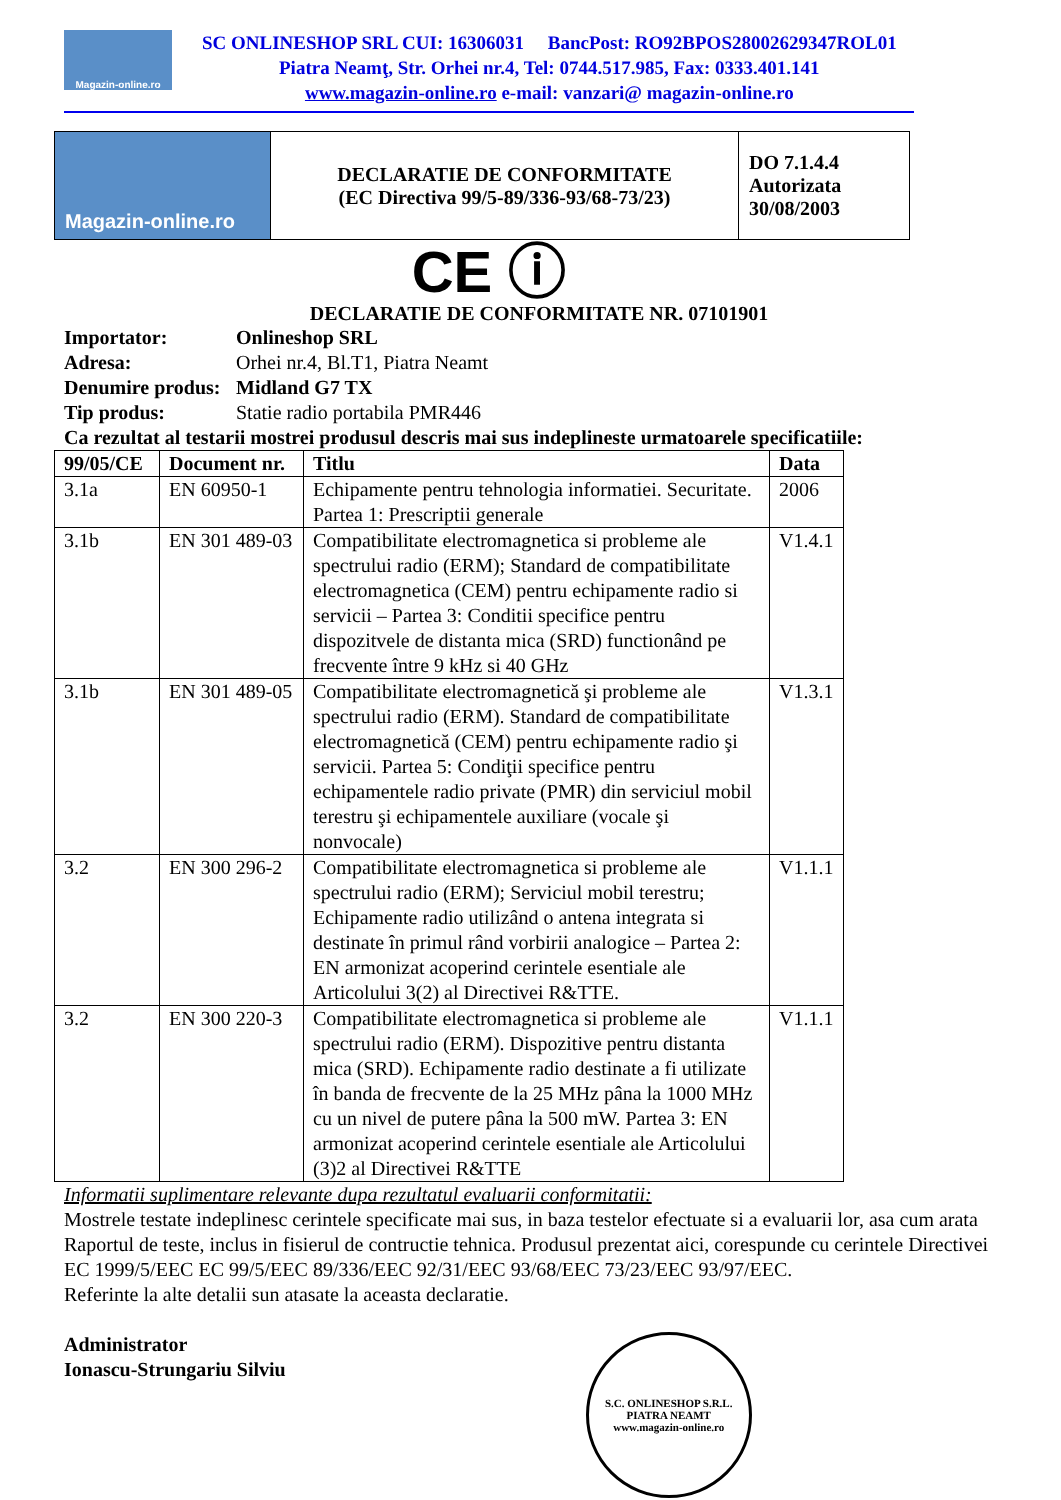Magazin-online.ro
SC ONLINESHOP SRL CUI: 16306031 BancPost: RO92BPOS28002629347ROL01
Piatra Neamţ, Str. Orhei nr.4, Tel: 0744.517.985, Fax: 0333.401.141
www.magazin-online.ro e-mail: vanzari@ magazin-online.ro
| Magazin-online.ro | DECLARATIE DE CONFORMITATE (EC Directiva 99/5-89/336-93/68-73/23) | DO 7.1.4.4 Autorizata 30/08/2003 |
CE ⓘ
DECLARATIE DE CONFORMITATE NR. 07101901
Importator: Onlineshop SRL
Adresa: Orhei nr.4, Bl.T1, Piatra Neamt
Denumire produs: Midland G7 TX
Tip produs: Statie radio portabila PMR446
Ca rezultat al testarii mostrei produsul descris mai sus indeplineste urmatoarele specificatiile:
| 99/05/CE | Document nr. | Titlu | Data |
| --- | --- | --- | --- |
| 3.1a | EN 60950-1 | Echipamente pentru tehnologia informatiei. Securitate. Partea 1: Prescriptii generale | 2006 |
| 3.1b | EN 301 489-03 | Compatibilitate electromagnetica si probleme ale spectrului radio (ERM); Standard de compatibilitate electromagnetica (CEM) pentru echipamente radio si servicii – Partea 3: Conditii specifice pentru dispozitvele de distanta mica (SRD) functionând pe frecvente între 9 kHz si 40 GHz | V1.4.1 |
| 3.1b | EN 301 489-05 | Compatibilitate electromagnetică şi probleme ale spectrului radio (ERM). Standard de compatibilitate electromagnetică (CEM) pentru echipamente radio şi servicii. Partea 5: Condiţii specifice pentru echipamentele radio private (PMR) din serviciul mobil terestru şi echipamentele auxiliare (vocale şi nonvocale) | V1.3.1 |
| 3.2 | EN 300 296-2 | Compatibilitate electromagnetica si probleme ale spectrului radio (ERM); Serviciul mobil terestru; Echipamente radio utilizând o antena integrata si destinate în primul rând vorbirii analogice – Partea 2: EN armonizat acoperind cerintele esentiale ale Articolului 3(2) al Directivei R&TTE. | V1.1.1 |
| 3.2 | EN 300 220-3 | Compatibilitate electromagnetica si probleme ale spectrului radio (ERM). Dispozitive pentru distanta mica (SRD). Echipamente radio destinate a fi utilizate în banda de frecvente de la 25 MHz pâna la 1000 MHz cu un nivel de putere pâna la 500 mW. Partea 3: EN armonizat acoperind cerintele esentiale ale Articolului (3)2 al Directivei R&TTE | V1.1.1 |
Informatii suplimentare relevante dupa rezultatul evaluarii conformitatii:
Mostrele testate indeplinesc cerintele specificate mai sus, in baza testelor efectuate si a evaluarii lor, asa cum arata Raportul de teste, inclus in fisierul de contructie tehnica. Produsul prezentat aici, corespunde cu cerintele Directivei EC 1999/5/EEC EC 99/5/EEC 89/336/EEC 92/31/EEC 93/68/EEC 73/23/EEC 93/97/EEC.
Referinte la alte detalii sun atasate la aceasta declaratie.
Administrator
Ionascu-Strungariu Silviu
S.C. ONLINESHOP S.R.L.
PIATRA NEAMT
www.magazin-online.ro